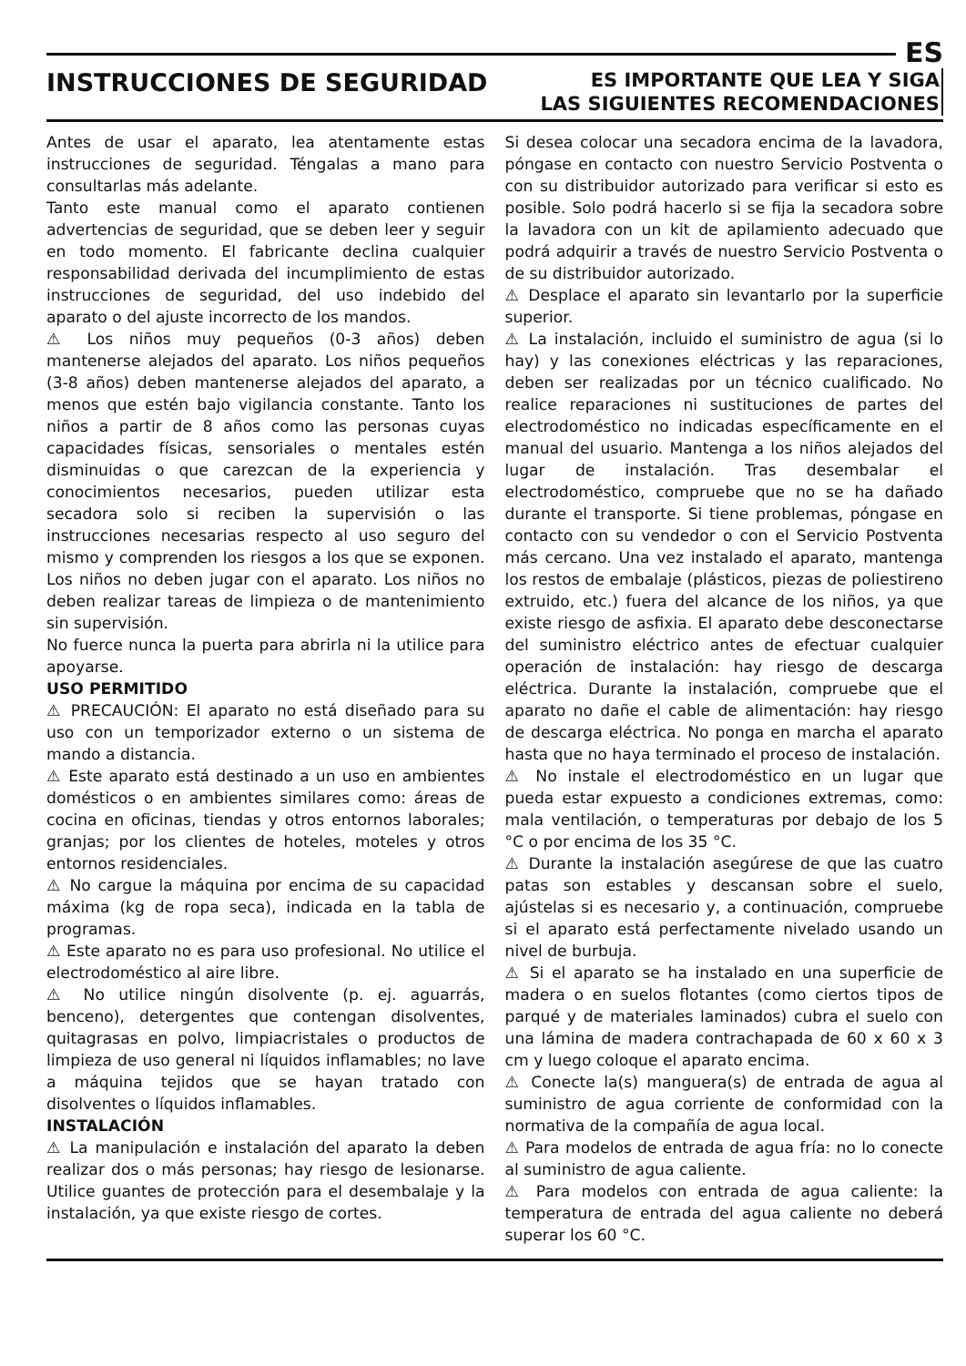ES
INSTRUCCIONES DE SEGURIDAD
ES IMPORTANTE QUE LEA Y SIGA
LAS SIGUIENTES RECOMENDACIONES
Antes de usar el aparato, lea atentamente estas instrucciones de seguridad. Téngalas a mano para consultarlas más adelante.
Tanto este manual como el aparato contienen advertencias de seguridad, que se deben leer y seguir en todo momento. El fabricante declina cualquier responsabilidad derivada del incumplimiento de estas instrucciones de seguridad, del uso indebido del aparato o del ajuste incorrecto de los mandos.
⚠ Los niños muy pequeños (0-3 años) deben mantenerse alejados del aparato. Los niños pequeños (3-8 años) deben mantenerse alejados del aparato, a menos que estén bajo vigilancia constante. Tanto los niños a partir de 8 años como las personas cuyas capacidades físicas, sensoriales o mentales estén disminuidas o que carezcan de la experiencia y conocimientos necesarios, pueden utilizar esta secadora solo si reciben la supervisión o las instrucciones necesarias respecto al uso seguro del mismo y comprenden los riesgos a los que se exponen. Los niños no deben jugar con el aparato. Los niños no deben realizar tareas de limpieza o de mantenimiento sin supervisión.
No fuerce nunca la puerta para abrirla ni la utilice para apoyarse.
USO PERMITIDO
⚠ PRECAUCIÓN: El aparato no está diseñado para su uso con un temporizador externo o un sistema de mando a distancia.
⚠ Este aparato está destinado a un uso en ambientes domésticos o en ambientes similares como: áreas de cocina en oficinas, tiendas y otros entornos laborales; granjas; por los clientes de hoteles, moteles y otros entornos residenciales.
⚠ No cargue la máquina por encima de su capacidad máxima (kg de ropa seca), indicada en la tabla de programas.
⚠ Este aparato no es para uso profesional. No utilice el electrodoméstico al aire libre.
⚠ No utilice ningún disolvente (p. ej. aguarrás, benceno), detergentes que contengan disolventes, quitagrasas en polvo, limpiacristales o productos de limpieza de uso general ni líquidos inflamables; no lave a máquina tejidos que se hayan tratado con disolventes o líquidos inflamables.
INSTALACIÓN
⚠ La manipulación e instalación del aparato la deben realizar dos o más personas; hay riesgo de lesionarse. Utilice guantes de protección para el desembalaje y la instalación, ya que existe riesgo de cortes.
Si desea colocar una secadora encima de la lavadora, póngase en contacto con nuestro Servicio Postventa o con su distribuidor autorizado para verificar si esto es posible. Solo podrá hacerlo si se fija la secadora sobre la lavadora con un kit de apilamiento adecuado que podrá adquirir a través de nuestro Servicio Postventa o de su distribuidor autorizado.
⚠ Desplace el aparato sin levantarlo por la superficie superior.
⚠ La instalación, incluido el suministro de agua (si lo hay) y las conexiones eléctricas y las reparaciones, deben ser realizadas por un técnico cualificado. No realice reparaciones ni sustituciones de partes del electrodoméstico no indicadas específicamente en el manual del usuario. Mantenga a los niños alejados del lugar de instalación. Tras desembalar el electrodoméstico, compruebe que no se ha dañado durante el transporte. Si tiene problemas, póngase en contacto con su vendedor o con el Servicio Postventa más cercano. Una vez instalado el aparato, mantenga los restos de embalaje (plásticos, piezas de poliestireno extruido, etc.) fuera del alcance de los niños, ya que existe riesgo de asfixia. El aparato debe desconectarse del suministro eléctrico antes de efectuar cualquier operación de instalación: hay riesgo de descarga eléctrica. Durante la instalación, compruebe que el aparato no dañe el cable de alimentación: hay riesgo de descarga eléctrica. No ponga en marcha el aparato hasta que no haya terminado el proceso de instalación.
⚠ No instale el electrodoméstico en un lugar que pueda estar expuesto a condiciones extremas, como: mala ventilación, o temperaturas por debajo de los 5 °C o por encima de los 35 °C.
⚠ Durante la instalación asegúrese de que las cuatro patas son estables y descansan sobre el suelo, ajústelas si es necesario y, a continuación, compruebe si el aparato está perfectamente nivelado usando un nivel de burbuja.
⚠ Si el aparato se ha instalado en una superficie de madera o en suelos flotantes (como ciertos tipos de parqué y de materiales laminados) cubra el suelo con una lámina de madera contrachapada de 60 x 60 x 3 cm y luego coloque el aparato encima.
⚠ Conecte la(s) manguera(s) de entrada de agua al suministro de agua corriente de conformidad con la normativa de la compañía de agua local.
⚠ Para modelos de entrada de agua fría: no lo conecte al suministro de agua caliente.
⚠ Para modelos con entrada de agua caliente: la temperatura de entrada del agua caliente no deberá superar los 60 °C.